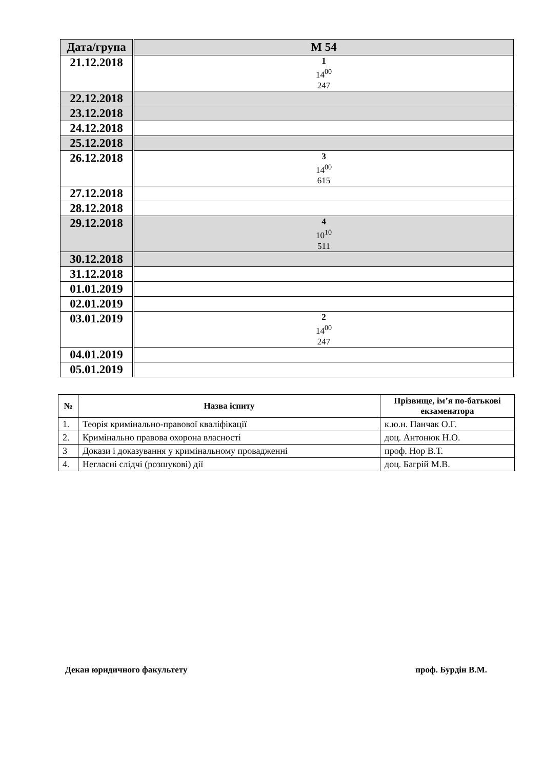| Дата/група | М 54 |
| --- | --- |
| 21.12.2018 | 1 14<sup>00</sup> 247 |
| 22.12.2018 | |
| 23.12.2018 | |
| 24.12.2018 | |
| 25.12.2018 | |
| 26.12.2018 | 3 14<sup>00</sup> 615 |
| 27.12.2018 | |
| 28.12.2018 | |
| 29.12.2018 | 4 10<sup>10</sup> 511 |
| 30.12.2018 | |
| 31.12.2018 | |
| 01.01.2019 | |
| 02.01.2019 | |
| 03.01.2019 | 2 14<sup>00</sup> 247 |
| 04.01.2019 | |
| 05.01.2019 | |
| № | Назва іспиту | Прізвище, ім’я по-батькові екзаменатора |
| --- | --- | --- |
| 1. | Теорія кримінально-правової кваліфікації | к.ю.н. Панчак О.Г. |
| 2. | Кримінально правова охорона власності | доц. Антонюк Н.О. |
| 3 | Докази і доказування у кримінальному провадженні | проф. Нор В.Т. |
| 4. | Негласні слідчі (розшукові) дії | доц. Багрій М.В. |
Декан юридичного факультету проф. Бурдін В.М.